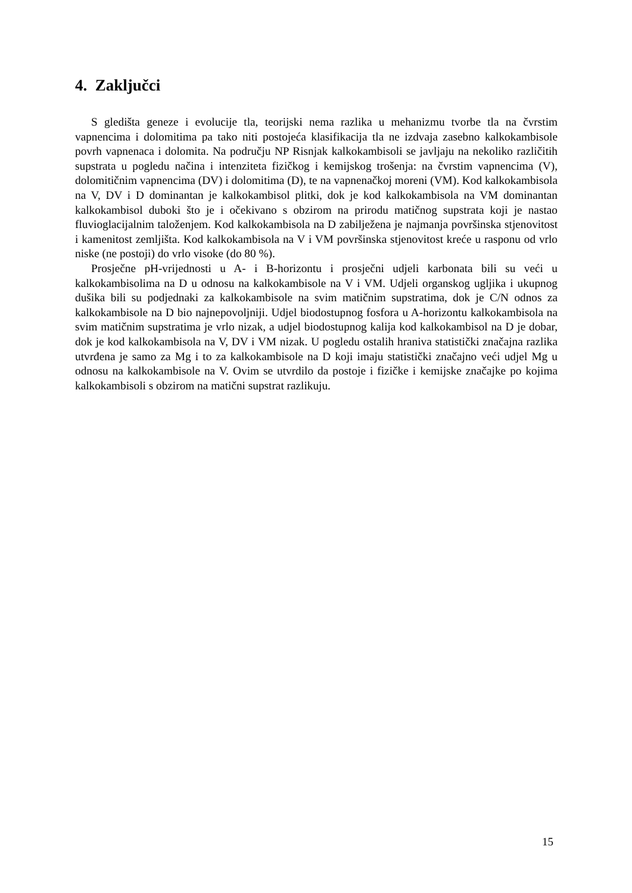4. Zaključci
S gledišta geneze i evolucije tla, teorijski nema razlika u mehanizmu tvorbe tla na čvrstim vapnencima i dolomitima pa tako niti postojeća klasifikacija tla ne izdvaja zasebno kalkokambisole povrh vapnenaca i dolomita. Na području NP Risnjak kalkokambisoli se javljaju na nekoliko različitih supstrata u pogledu načina i intenziteta fizičkog i kemijskog trošenja: na čvrstim vapnencima (V), dolomitičnim vapnencima (DV) i dolomitima (D), te na vapnenačkoj moreni (VM). Kod kalkokambisola na V, DV i D dominantan je kalkokambisol plitki, dok je kod kalkokambisola na VM dominantan kalkokambisol duboki što je i očekivano s obzirom na prirodu matičnog supstrata koji je nastao fluvioglacijalnim taloženjem. Kod kalkokambisola na D zabilježena je najmanja površinska stjenovitost i kamenitost zemljišta. Kod kalkokambisola na V i VM površinska stjenovitost kreće u rasponu od vrlo niske (ne postoji) do vrlo visoke (do 80 %).
Prosječne pH-vrijednosti u A- i B-horizontu i prosječni udjeli karbonata bili su veći u kalkokambisolima na D u odnosu na kalkokambisole na V i VM. Udjeli organskog ugljika i ukupnog dušika bili su podjednaki za kalkokambisole na svim matičnim supstratima, dok je C/N odnos za kalkokambisole na D bio najnepovoljniji. Udjel biodostupnog fosfora u A-horizontu kalkokambisola na svim matičnim supstratima je vrlo nizak, a udjel biodostupnog kalija kod kalkokambisol na D je dobar, dok je kod kalkokambisola na V, DV i VM nizak. U pogledu ostalih hraniva statistički značajna razlika utvrđena je samo za Mg i to za kalkokambisole na D koji imaju statistički značajno veći udjel Mg u odnosu na kalkokambisole na V. Ovim se utvrdilo da postoje i fizičke i kemijske značajke po kojima kalkokambisoli s obzirom na matični supstrat razlikuju.
15